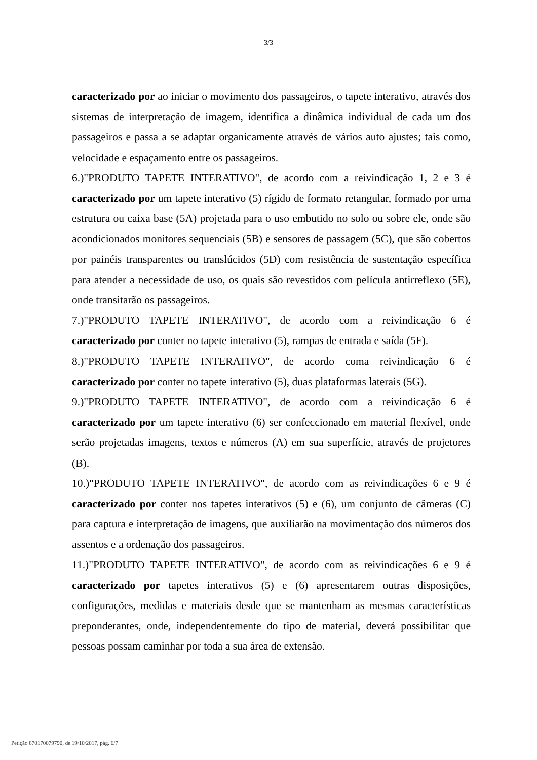3/3
caracterizado por ao iniciar o movimento dos passageiros, o tapete interativo, através dos sistemas de interpretação de imagem, identifica a dinâmica individual de cada um dos passageiros e passa a se adaptar organicamente através de vários auto ajustes; tais como, velocidade e espaçamento entre os passageiros.
6.)"PRODUTO TAPETE INTERATIVO", de acordo com a reivindicação 1, 2 e 3 é caracterizado por um tapete interativo (5) rígido de formato retangular, formado por uma estrutura ou caixa base (5A) projetada para o uso embutido no solo ou sobre ele, onde são acondicionados monitores sequenciais (5B) e sensores de passagem (5C), que são cobertos por painéis transparentes ou translúcidos (5D) com resistência de sustentação específica para atender a necessidade de uso, os quais são revestidos com película antirreflexo (5E), onde transitarão os passageiros.
7.)"PRODUTO TAPETE INTERATIVO", de acordo com a reivindicação 6 é caracterizado por conter no tapete interativo (5), rampas de entrada e saída (5F).
8.)"PRODUTO TAPETE INTERATIVO", de acordo coma reivindicação 6 é caracterizado por conter no tapete interativo (5), duas plataformas laterais (5G).
9.)"PRODUTO TAPETE INTERATIVO", de acordo com a reivindicação 6 é caracterizado por um tapete interativo (6) ser confeccionado em material flexível, onde serão projetadas imagens, textos e números (A) em sua superfície, através de projetores (B).
10.)"PRODUTO TAPETE INTERATIVO", de acordo com as reivindicações 6 e 9 é caracterizado por conter nos tapetes interativos (5) e (6), um conjunto de câmeras (C) para captura e interpretação de imagens, que auxiliarão na movimentação dos números dos assentos e a ordenação dos passageiros.
11.)"PRODUTO TAPETE INTERATIVO", de acordo com as reivindicações 6 e 9 é caracterizado por tapetes interativos (5) e (6) apresentarem outras disposições, configurações, medidas e materiais desde que se mantenham as mesmas características preponderantes, onde, independentemente do tipo de material, deverá possibilitar que pessoas possam caminhar por toda a sua área de extensão.
Petição 870170079790, de 19/10/2017, pág. 6/7